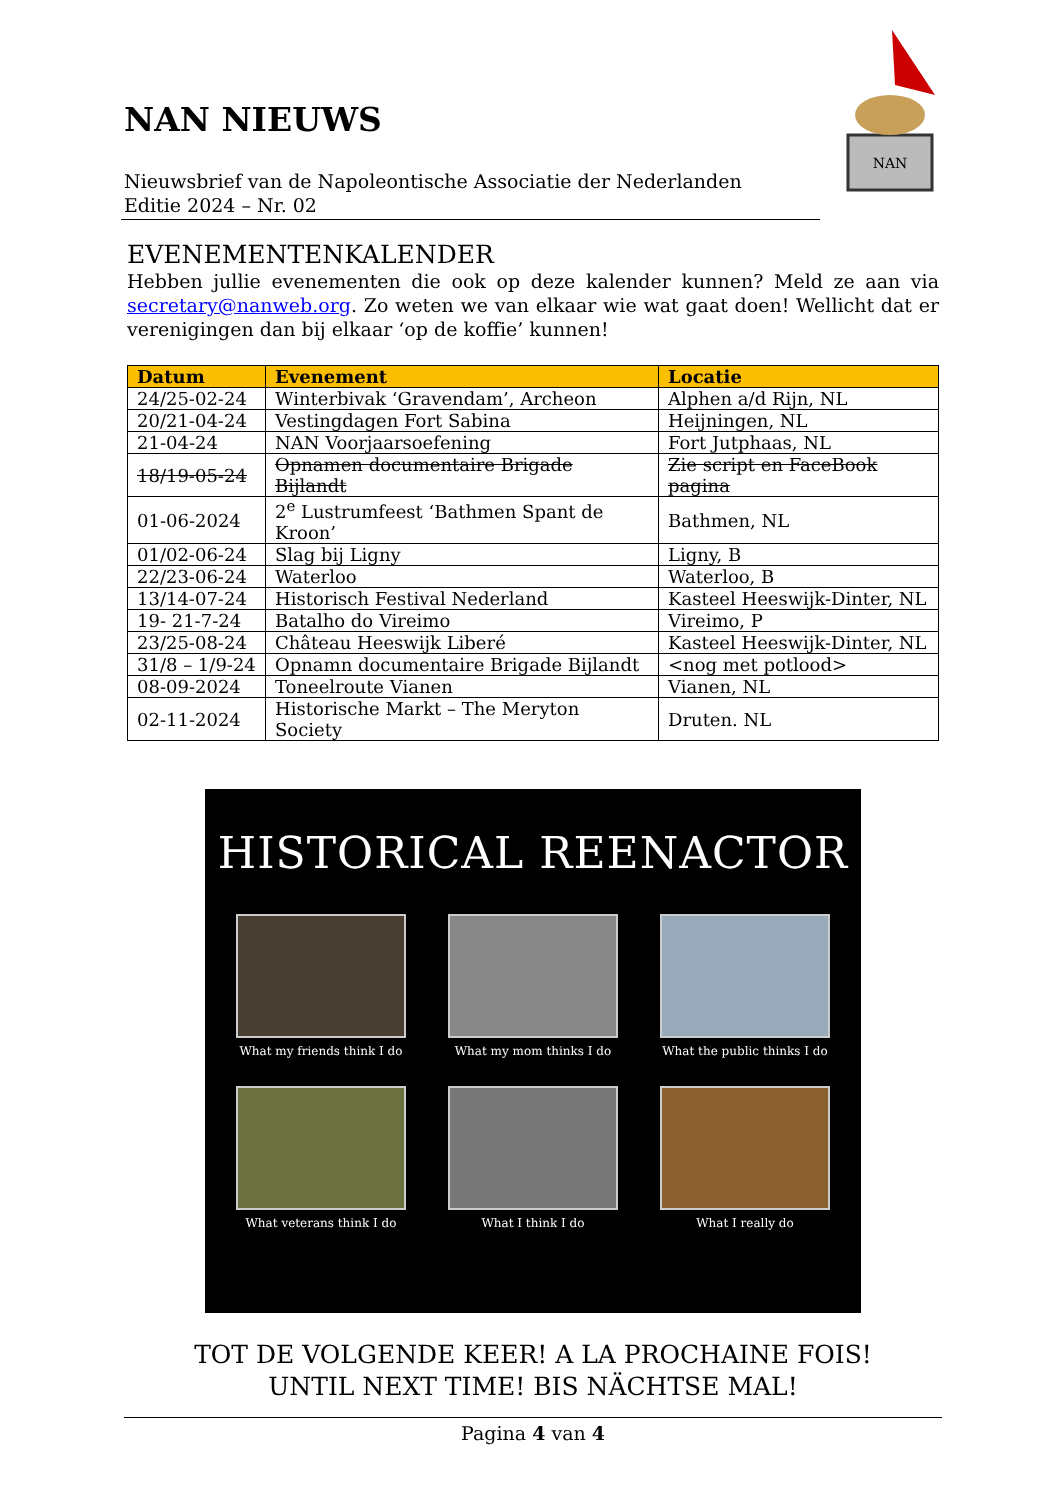NAN NIEUWS
Nieuwsbrief van de Napoleontische Associatie der Nederlanden
Editie 2024 – Nr. 02
NAN
EVENEMENTENKALENDER
Hebben jullie evenementen die ook op deze kalender kunnen? Meld ze aan via secretary@nanweb.org. Zo weten we van elkaar wie wat gaat doen! Wellicht dat er verenigingen dan bij elkaar ‘op de koffie’ kunnen!
| Datum | Evenement | Locatie |
| --- | --- | --- |
| 24/25-02-24 | Winterbivak ‘Gravendam’, Archeon | Alphen a/d Rijn, NL |
| 20/21-04-24 | Vestingdagen Fort Sabina | Heijningen, NL |
| 21-04-24 | NAN Voorjaarsoefening | Fort Jutphaas, NL |
| 18/19-05-24 | Opnamen documentaire Brigade Bijlandt | Zie script en FaceBook pagina |
| 01-06-2024 | 2<sup>e</sup> Lustrumfeest ‘Bathmen Spant de Kroon’ | Bathmen, NL |
| 01/02-06-24 | Slag bij Ligny | Ligny, B |
| 22/23-06-24 | Waterloo | Waterloo, B |
| 13/14-07-24 | Historisch Festival Nederland | Kasteel Heeswijk-Dinter, NL |
| 19- 21-7-24 | Batalho do Vireimo | Vireimo, P |
| 23/25-08-24 | Château Heeswijk Liberé | Kasteel Heeswijk-Dinter, NL |
| 31/8 – 1/9-24 | Opnamn documentaire Brigade Bijlandt | <nog met potlood> |
| 08-09-2024 | Toneelroute Vianen | Vianen, NL |
| 02-11-2024 | Historische Markt – The Meryton Society | Druten. NL |
HISTORICAL REENACTOR
What my friends think I do
What my mom thinks I do
What the public thinks I do
What veterans think I do
What I think I do
What I really do
TOT DE VOLGENDE KEER! A LA PROCHAINE FOIS!
UNTIL NEXT TIME! BIS NÄCHTSE MAL!
Pagina 4 van 4